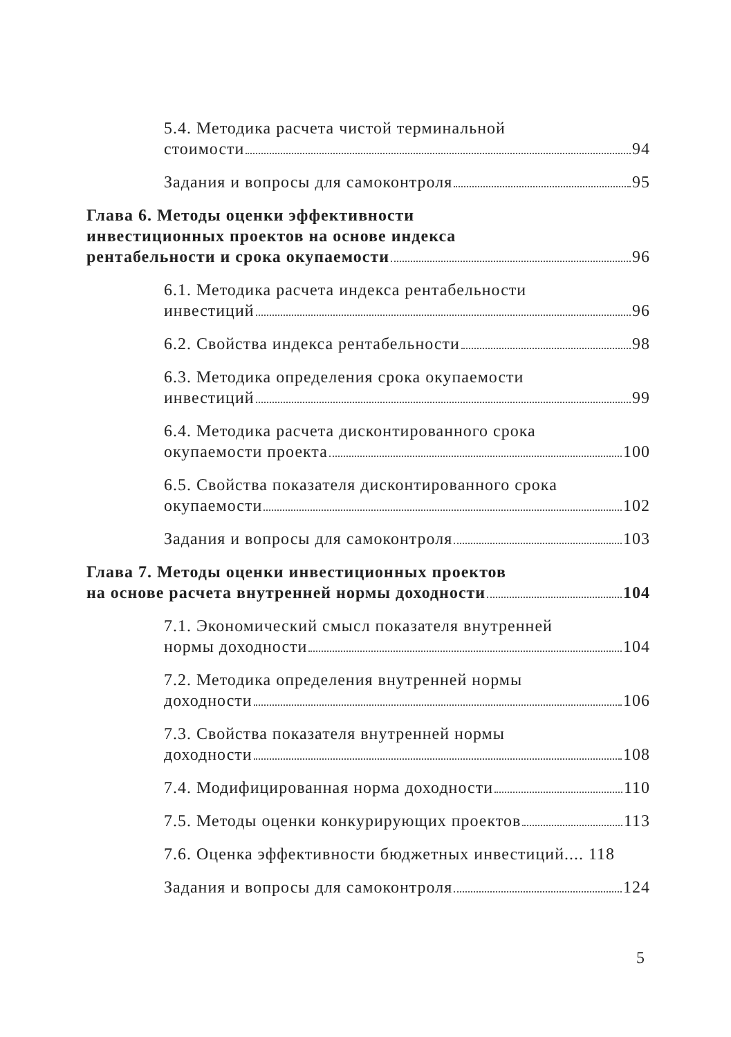5.4. Методика расчета чистой терминальной
стоимости 94
Задания и вопросы для самоконтроля 95
Глава 6. Методы оценки эффективности
инвестиционных проектов на основе индекса
рентабельности и срока окупаемости 96
6.1. Методика расчета индекса рентабельности
инвестиций 96
6.2. Свойства индекса рентабельности 98
6.3. Методика определения срока окупаемости
инвестиций 99
6.4. Методика расчета дисконтированного срока
окупаемости проекта 100
6.5. Свойства показателя дисконтированного срока
окупаемости 102
Задания и вопросы для самоконтроля 103
Глава 7. Методы оценки инвестиционных проектов
на основе расчета внутренней нормы доходности 104
7.1. Экономический смысл показателя внутренней
нормы доходности 104
7.2. Методика определения внутренней нормы
доходности 106
7.3. Свойства показателя внутренней нормы
доходности 108
7.4. Модифицированная норма доходности 110
7.5. Методы оценки конкурирующих проектов 113
7.6. Оценка эффективности бюджетных инвестиций.... 118
Задания и вопросы для самоконтроля 124
5